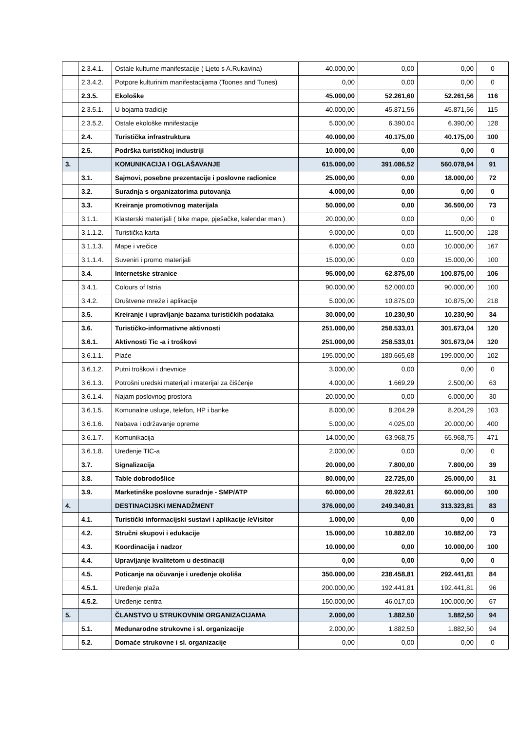| | 2.3.4.1. | Ostale kulturne manifestacije ( Ljeto s A.Rukavina) | 40.000,00 | 0,00 | 0,00 | 0 |
| | 2.3.4.2. | Potpore kulturinim manifestacijama (Toones and Tunes) | 0,00 | 0,00 | 0,00 | 0 |
| | 2.3.5. | Ekološke | 45.000,00 | 52.261,60 | 52.261,56 | 116 |
| | 2.3.5.1. | U bojama tradicije | 40.000,00 | 45.871,56 | 45.871,56 | 115 |
| | 2.3.5.2. | Ostale ekološke mnifestacije | 5.000,00 | 6.390,04 | 6.390,00 | 128 |
| | 2.4. | Turistička infrastruktura | 40.000,00 | 40.175,00 | 40.175,00 | 100 |
| | 2.5. | Podrška turističkoj industriji | 10.000,00 | 0,00 | 0,00 | 0 |
| 3. | | KOMUNIKACIJA I OGLAŠAVANJE | 615.000,00 | 391.086,52 | 560.078,94 | 91 |
| | 3.1. | Sajmovi, posebne prezentacije i poslovne radionice | 25.000,00 | 0,00 | 18.000,00 | 72 |
| | 3.2. | Suradnja s organizatorima putovanja | 4.000,00 | 0,00 | 0,00 | 0 |
| | 3.3. | Kreiranje promotivnog materijala | 50.000,00 | 0,00 | 36.500,00 | 73 |
| | 3.1.1. | Klasterski materijali ( bike mape, pješačke, kalendar man.) | 20.000,00 | 0,00 | 0,00 | 0 |
| | 3.1.1.2. | Turistička karta | 9.000,00 | 0,00 | 11.500,00 | 128 |
| | 3.1.1.3. | Mape i vrečice | 6.000,00 | 0,00 | 10.000,00 | 167 |
| | 3.1.1.4. | Suveniri i promo materijali | 15.000,00 | 0,00 | 15.000,00 | 100 |
| | 3.4. | Internetske stranice | 95.000,00 | 62.875,00 | 100.875,00 | 106 |
| | 3.4.1. | Colours of Istria | 90.000,00 | 52.000,00 | 90.000,00 | 100 |
| | 3.4.2. | Društvene mreže i aplikacije | 5.000,00 | 10.875,00 | 10.875,00 | 218 |
| | 3.5. | Kreiranje i upravljanje bazama turističkih podataka | 30.000,00 | 10.230,90 | 10.230,90 | 34 |
| | 3.6. | Turističko-informativne aktivnosti | 251.000,00 | 258.533,01 | 301.673,04 | 120 |
| | 3.6.1. | Aktivnosti Tic -a i troškovi | 251.000,00 | 258.533,01 | 301.673,04 | 120 |
| | 3.6.1.1. | Plaće | 195.000,00 | 180.665,68 | 199.000,00 | 102 |
| | 3.6.1.2. | Putni troškovi i dnevnice | 3.000,00 | 0,00 | 0,00 | 0 |
| | 3.6.1.3. | Potrošni uredski materijal i materijal za čišćenje | 4.000,00 | 1.669,29 | 2.500,00 | 63 |
| | 3.6.1.4. | Najam poslovnog prostora | 20.000,00 | 0,00 | 6.000,00 | 30 |
| | 3.6.1.5. | Komunalne usluge, telefon, HP i banke | 8.000,00 | 8.204,29 | 8.204,29 | 103 |
| | 3.6.1.6. | Nabava i održavanje opreme | 5.000,00 | 4.025,00 | 20.000,00 | 400 |
| | 3.6.1.7. | Komunikacija | 14.000,00 | 63.968,75 | 65.968,75 | 471 |
| | 3.6.1.8. | Uređenje TIC-a | 2.000,00 | 0,00 | 0,00 | 0 |
| | 3.7. | Signalizacija | 20.000,00 | 7.800,00 | 7.800,00 | 39 |
| | 3.8. | Table dobrodošlice | 80.000,00 | 22.725,00 | 25.000,00 | 31 |
| | 3.9. | Marketinške poslovne suradnje - SMP/ATP | 60.000,00 | 28.922,61 | 60.000,00 | 100 |
| 4. | | DESTINACIJSKI MENADŽMENT | 376.000,00 | 249.340,81 | 313.323,81 | 83 |
| | 4.1. | Turistički informacijski sustavi i aplikacije /eVisitor | 1.000,00 | 0,00 | 0,00 | 0 |
| | 4.2. | Stručni skupovi i edukacije | 15.000,00 | 10.882,00 | 10.882,00 | 73 |
| | 4.3. | Koordinacija i nadzor | 10.000,00 | 0,00 | 10.000,00 | 100 |
| | 4.4. | Upravljanje kvalitetom u destinaciji | 0,00 | 0,00 | 0,00 | 0 |
| | 4.5. | Poticanje na očuvanje i uređenje okoliša | 350.000,00 | 238.458,81 | 292.441,81 | 84 |
| | 4.5.1. | Uređenje plaža | 200.000,00 | 192.441,81 | 192.441,81 | 96 |
| | 4.5.2. | Uređenje centra | 150.000,00 | 46.017,00 | 100.000,00 | 67 |
| 5. | | ČLANSTVO U STRUKOVNIM ORGANIZACIJAMA | 2.000,00 | 1.882,50 | 1.882,50 | 94 |
| | 5.1. | Međunarodne strukovne i sl. organizacije | 2.000,00 | 1.882,50 | 1.882,50 | 94 |
| | 5.2. | Domaće strukovne i sl. organizacije | 0,00 | 0,00 | 0,00 | 0 |